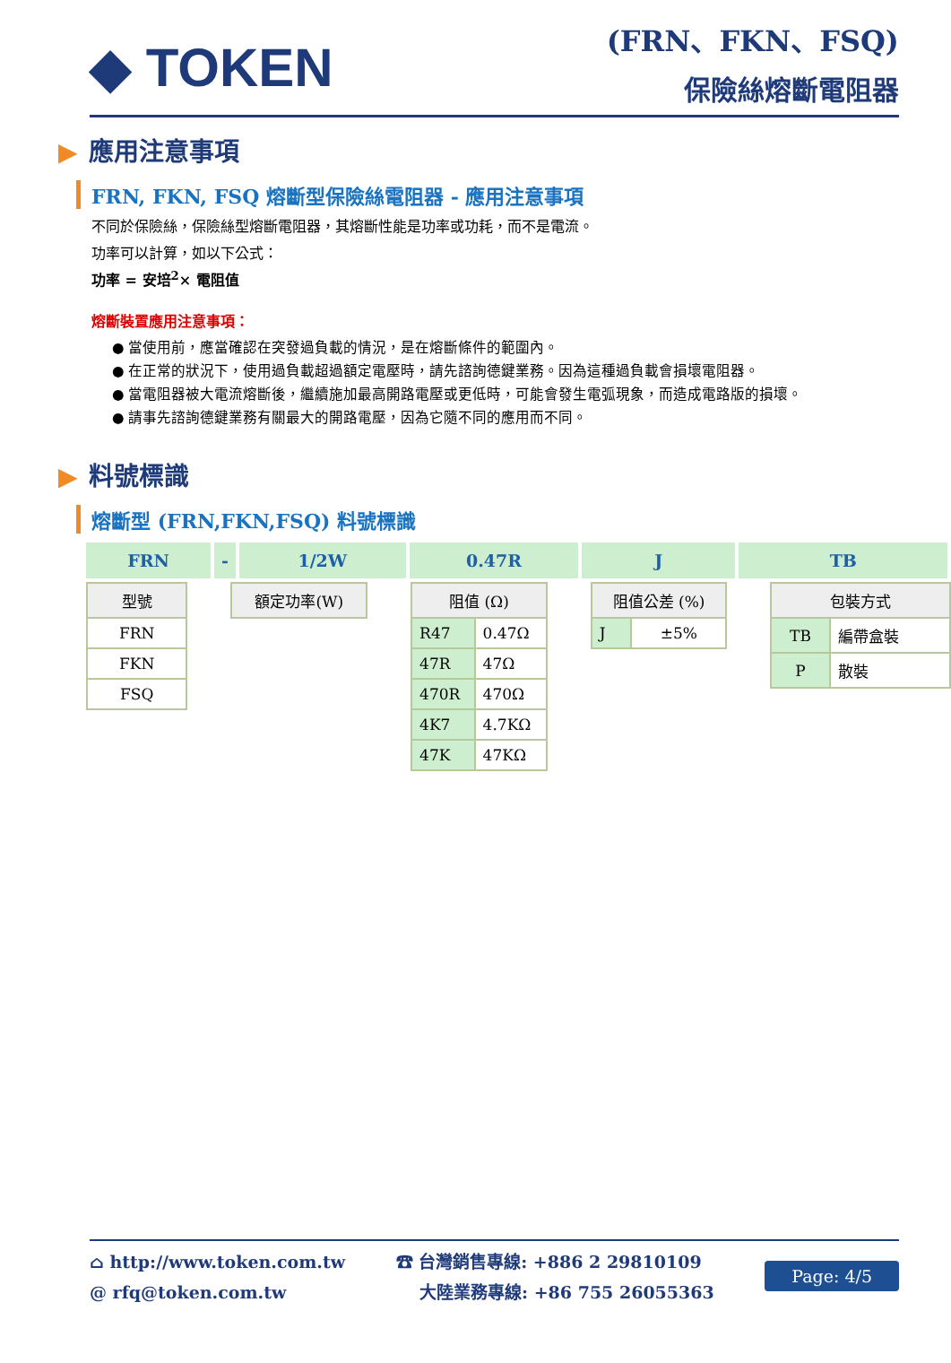◆ TOKEN
(FRN、FKN、FSQ)
保險絲熔斷電阻器
▶ 應用注意事項
FRN, FKN, FSQ 熔斷型保險絲電阻器 - 應用注意事項
不同於保險絲，保險絲型熔斷電阻器，其熔斷性能是功率或功耗，而不是電流。
功率可以計算，如以下公式：
功率 = 安培<sup>2</sup>× 電阻值
熔斷裝置應用注意事項：
● 當使用前，應當確認在突發過負載的情況，是在熔斷條件的範圍內。
● 在正常的狀況下，使用過負載超過額定電壓時，請先諮詢德鍵業務。因為這種過負載會損壞電阻器。
● 當電阻器被大電流熔斷後，繼續施加最高開路電壓或更低時，可能會發生電弧現象，而造成電路版的損壞。
● 請事先諮詢德鍵業務有關最大的開路電壓，因為它隨不同的應用而不同。
▶ 料號標識
熔斷型 (FRN,FKN,FSQ) 料號標識
| FRN | - | 1/2W | 0.47R | J | TB |
| 型號 |
| --- |
| FRN |
| FKN |
| FSQ |
| 額定功率(W) |
| --- |
| 阻值 (Ω) | |
| --- | --- |
| R47 | 0.47Ω |
| 47R | 47Ω |
| 470R | 470Ω |
| 4K7 | 4.7KΩ |
| 47K | 47KΩ |
| 阻值公差 (%) | |
| --- | --- |
| J | ±5% |
| 包裝方式 | |
| --- | --- |
| TB | 編帶盒裝 |
| P | 散裝 |
⌂ http://www.token.com.tw
@ rfq@token.com.tw
☎ 台灣銷售專線: +886 2 29810109
大陸業務專線: +86 755 26055363
Page: 4/5